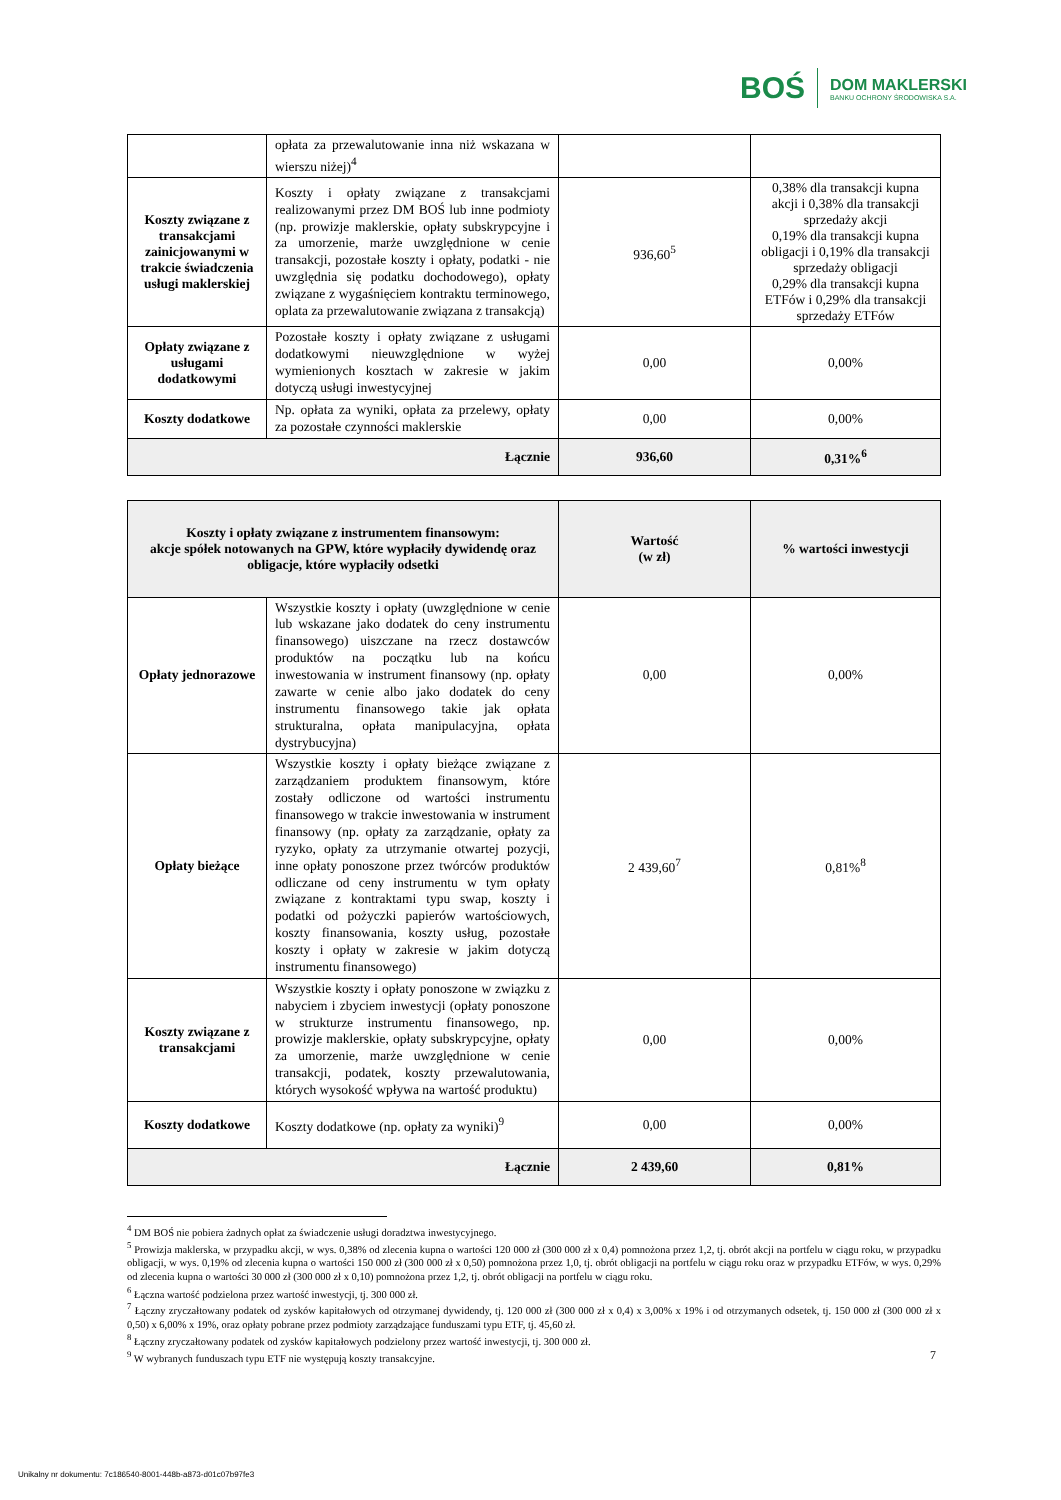BOŚ
DOM MAKLERSKI
BANKU OCHRONY ŚRODOWISKA S.A.
| | opłata za przewalutowanie inna niż wskazana w wierszu niżej)<sup>4</sup> | | |
| Koszty związane z transakcjami zainicjowanymi w trakcie świadczenia usługi maklerskiej | Koszty i opłaty związane z transakcjami realizowanymi przez DM BOŚ lub inne podmioty (np. prowizje maklerskie, opłaty subskrypcyjne i za umorzenie, marże uwzględnione w cenie transakcji, pozostałe koszty i opłaty, podatki - nie uwzględnia się podatku dochodowego), opłaty związane z wygaśnięciem kontraktu terminowego, oplata za przewalutowanie związana z transakcją) | 936,60<sup>5</sup> | 0,38% dla transakcji kupna akcji i 0,38% dla transakcji sprzedaży akcji 0,19% dla transakcji kupna obligacji i 0,19% dla transakcji sprzedaży obligacji 0,29% dla transakcji kupna ETFów i 0,29% dla transakcji sprzedaży ETFów |
| Opłaty związane z usługami dodatkowymi | Pozostałe koszty i opłaty związane z usługami dodatkowymi nieuwzględnione w wyżej wymienionych kosztach w zakresie w jakim dotyczą usługi inwestycyjnej | 0,00 | 0,00% |
| Koszty dodatkowe | Np. opłata za wyniki, opłata za przelewy, opłaty za pozostałe czynności maklerskie | 0,00 | 0,00% |
| Łącznie | | 936,60 | 0,31%<sup>6</sup> |
| Koszty i opłaty związane z instrumentem finansowym: akcje spółek notowanych na GPW, które wypłaciły dywidendę oraz obligacje, które wypłaciły odsetki | | Wartość (w zł) | % wartości inwestycji |
| --- | --- | --- | --- |
| Opłaty jednorazowe | Wszystkie koszty i opłaty (uwzględnione w cenie lub wskazane jako dodatek do ceny instrumentu finansowego) uiszczane na rzecz dostawców produktów na początku lub na końcu inwestowania w instrument finansowy (np. opłaty zawarte w cenie albo jako dodatek do ceny instrumentu finansowego takie jak opłata strukturalna, opłata manipulacyjna, opłata dystrybucyjna) | 0,00 | 0,00% |
| Opłaty bieżące | Wszystkie koszty i opłaty bieżące związane z zarządzaniem produktem finansowym, które zostały odliczone od wartości instrumentu finansowego w trakcie inwestowania w instrument finansowy (np. opłaty za zarządzanie, opłaty za ryzyko, opłaty za utrzymanie otwartej pozycji, inne opłaty ponoszone przez twórców produktów odliczane od ceny instrumentu w tym opłaty związane z kontraktami typu swap, koszty i podatki od pożyczki papierów wartościowych, koszty finansowania, koszty usług, pozostałe koszty i opłaty w zakresie w jakim dotyczą instrumentu finansowego) | 2 439,60<sup>7</sup> | 0,81%<sup>8</sup> |
| Koszty związane z transakcjami | Wszystkie koszty i opłaty ponoszone w związku z nabyciem i zbyciem inwestycji (opłaty ponoszone w strukturze instrumentu finansowego, np. prowizje maklerskie, opłaty subskrypcyjne, opłaty za umorzenie, marże uwzględnione w cenie transakcji, podatek, koszty przewalutowania, których wysokość wpływa na wartość produktu) | 0,00 | 0,00% |
| Koszty dodatkowe | Koszty dodatkowe (np. opłaty za wyniki)<sup>9</sup> | 0,00 | 0,00% |
| Łącznie | | 2 439,60 | 0,81% |
<sup>4</sup> DM BOŚ nie pobiera żadnych opłat za świadczenie usługi doradztwa inwestycyjnego.
<sup>5</sup> Prowizja maklerska, w przypadku akcji, w wys. 0,38% od zlecenia kupna o wartości 120 000 zł (300 000 zł x 0,4) pomnożona przez 1,2, tj. obrót akcji na portfelu w ciągu roku, w przypadku obligacji, w wys. 0,19% od zlecenia kupna o wartości 150 000 zł (300 000 zł x 0,50) pomnożona przez 1,0, tj. obrót obligacji na portfelu w ciągu roku oraz w przypadku ETFów, w wys. 0,29% od zlecenia kupna o wartości 30 000 zł (300 000 zł x 0,10) pomnożona przez 1,2, tj. obrót obligacji na portfelu w ciągu roku.
<sup>6</sup> Łączna wartość podzielona przez wartość inwestycji, tj. 300 000 zł.
<sup>7</sup> Łączny zryczałtowany podatek od zysków kapitałowych od otrzymanej dywidendy, tj. 120 000 zł (300 000 zł x 0,4) x 3,00% x 19% i od otrzymanych odsetek, tj. 150 000 zł (300 000 zł x 0,50) x 6,00% x 19%, oraz opłaty pobrane przez podmioty zarządzające funduszami typu ETF, tj. 45,60 zł.
<sup>8</sup> Łączny zryczałtowany podatek od zysków kapitałowych podzielony przez wartość inwestycji, tj. 300 000 zł.
<sup>9</sup> W wybranych funduszach typu ETF nie występują koszty transakcyjne.
7
Unikalny nr dokumentu: 7c186540-8001-448b-a873-d01c07b97fe3